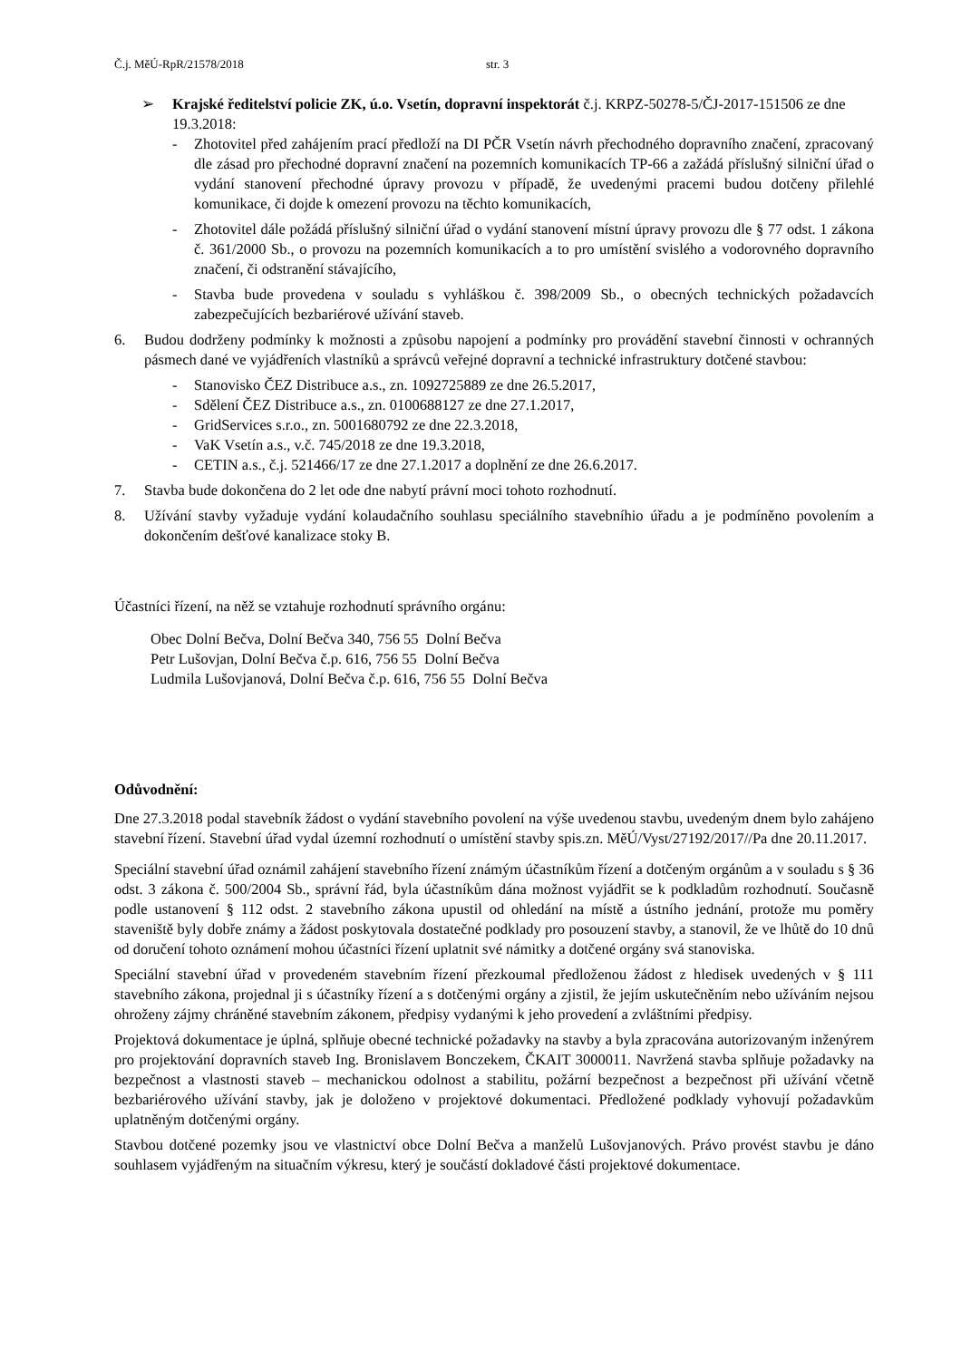Č.j. MěÚ-RpR/21578/2018 str. 3
➢ Krajské ředitelství policie ZK, ú.o. Vsetín, dopravní inspektorát č.j. KRPZ-50278-5/ČJ-2017-151506 ze dne 19.3.2018:
- Zhotovitel před zahájením prací předloží na DI PČR Vsetín návrh přechodného dopravního značení, zpracovaný dle zásad pro přechodné dopravní značení na pozemních komunikacích TP-66 a zažádá příslušný silniční úřad o vydání stanovení přechodné úpravy provozu v případě, že uvedenými pracemi budou dotčeny přilehlé komunikace, či dojde k omezení provozu na těchto komunikacích,
- Zhotovitel dále požádá příslušný silniční úřad o vydání stanovení místní úpravy provozu dle § 77 odst. 1 zákona č. 361/2000 Sb., o provozu na pozemních komunikacích a to pro umístění svislého a vodorovného dopravního značení, či odstranění stávajícího,
- Stavba bude provedena v souladu s vyhláškou č. 398/2009 Sb., o obecných technických požadavcích zabezpečujících bezbariérové užívání staveb.
6. Budou dodrženy podmínky k možnosti a způsobu napojení a podmínky pro provádění stavební činnosti v ochranných pásmech dané ve vyjádřeních vlastníků a správců veřejné dopravní a technické infrastruktury dotčené stavbou:
- Stanovisko ČEZ Distribuce a.s., zn. 1092725889 ze dne 26.5.2017,
- Sdělení ČEZ Distribuce a.s., zn. 0100688127 ze dne 27.1.2017,
- GridServices s.r.o., zn. 5001680792 ze dne 22.3.2018,
- VaK Vsetín a.s., v.č. 745/2018 ze dne 19.3.2018,
- CETIN a.s., č.j. 521466/17 ze dne 27.1.2017 a doplnění ze dne 26.6.2017.
7. Stavba bude dokončena do 2 let ode dne nabytí právní moci tohoto rozhodnutí.
8. Užívání stavby vyžaduje vydání kolaudačního souhlasu speciálního stavebníhio úřadu a je podmíněno povolením a dokončením dešťové kanalizace stoky B.
Účastníci řízení, na něž se vztahuje rozhodnutí správního orgánu:
Obec Dolní Bečva, Dolní Bečva 340, 756 55 Dolní Bečva
Petr Lušovjan, Dolní Bečva č.p. 616, 756 55 Dolní Bečva
Ludmila Lušovjanová, Dolní Bečva č.p. 616, 756 55 Dolní Bečva
Odůvodnění:
Dne 27.3.2018 podal stavebník žádost o vydání stavebního povolení na výše uvedenou stavbu, uvedeným dnem bylo zahájeno stavební řízení. Stavební úřad vydal územní rozhodnutí o umístění stavby spis.zn. MěÚ/Vyst/27192/2017//Pa dne 20.11.2017.
Speciální stavební úřad oznámil zahájení stavebního řízení známým účastníkům řízení a dotčeným orgánům a v souladu s § 36 odst. 3 zákona č. 500/2004 Sb., správní řád, byla účastníkům dána možnost vyjádřit se k podkladům rozhodnutí. Současně podle ustanovení § 112 odst. 2 stavebního zákona upustil od ohledání na místě a ústního jednání, protože mu poměry staveniště byly dobře známy a žádost poskytovala dostatečné podklady pro posouzení stavby, a stanovil, že ve lhůtě do 10 dnů od doručení tohoto oznámení mohou účastníci řízení uplatnit své námitky a dotčené orgány svá stanoviska.
Speciální stavební úřad v provedeném stavebním řízení přezkoumal předloženou žádost z hledisek uvedených v § 111 stavebního zákona, projednal ji s účastníky řízení a s dotčenými orgány a zjistil, že jejím uskutečněním nebo užíváním nejsou ohroženy zájmy chráněné stavebním zákonem, předpisy vydanými k jeho provedení a zvláštními předpisy.
Projektová dokumentace je úplná, splňuje obecné technické požadavky na stavby a byla zpracována autorizovaným inženýrem pro projektování dopravních staveb Ing. Bronislavem Bonczekem, ČKAIT 3000011. Navržená stavba splňuje požadavky na bezpečnost a vlastnosti staveb – mechanickou odolnost a stabilitu, požární bezpečnost a bezpečnost při užívání včetně bezbariérového užívání stavby, jak je doloženo v projektové dokumentaci. Předložené podklady vyhovují požadavkům uplatněným dotčenými orgány.
Stavbou dotčené pozemky jsou ve vlastnictví obce Dolní Bečva a manželů Lušovjanových. Právo provést stavbu je dáno souhlasem vyjádřeným na situačním výkresu, který je součástí dokladové části projektové dokumentace.